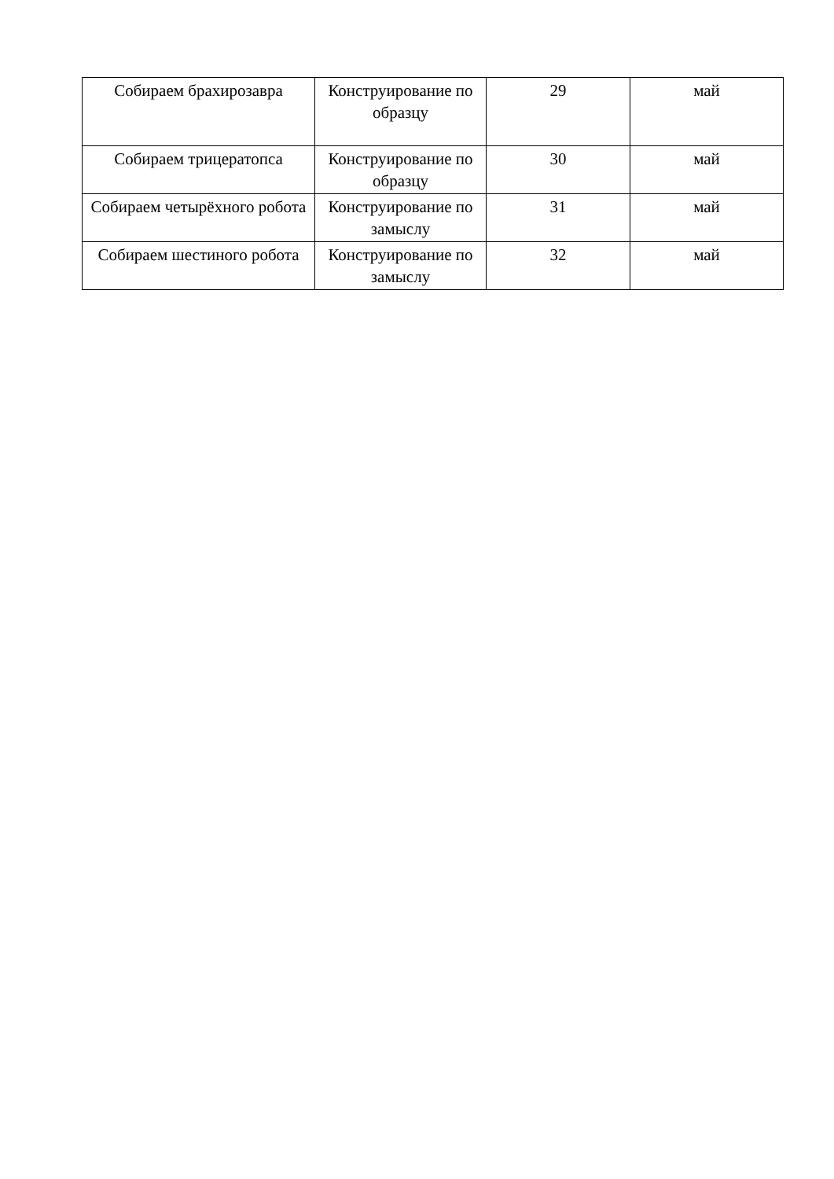| Собираем брахирозавра | Конструирование по образцу | 29 | май |
| Собираем трицератопса | Конструирование по образцу | 30 | май |
| Собираем четырёхного робота | Конструирование по замыслу | 31 | май |
| Собираем шестиного робота | Конструирование по замыслу | 32 | май |